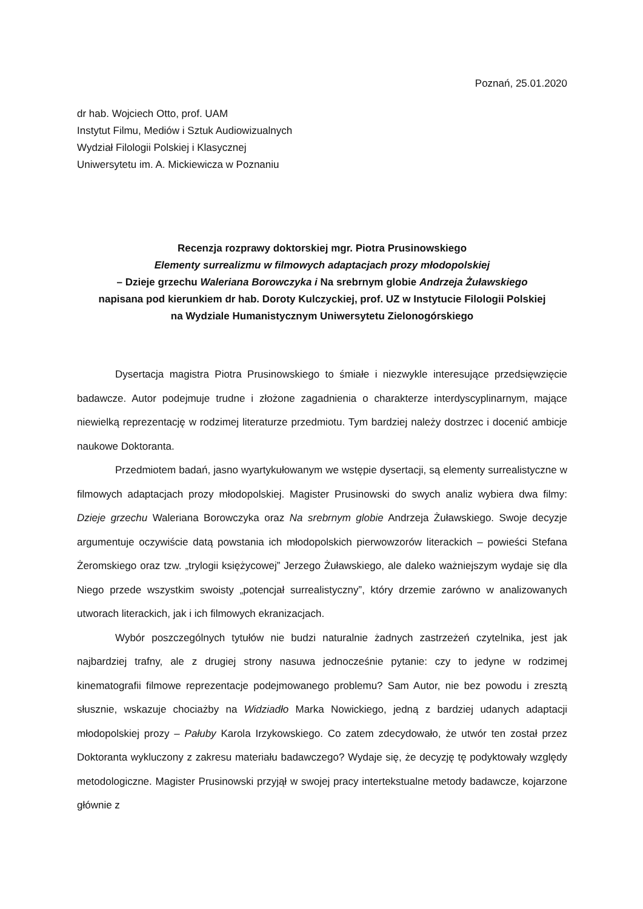Poznań, 25.01.2020
dr hab. Wojciech Otto, prof. UAM
Instytut Filmu, Mediów i Sztuk Audiowizualnych
Wydział Filologii Polskiej i Klasycznej
Uniwersytetu im. A. Mickiewicza w Poznaniu
Recenzja rozprawy doktorskiej mgr. Piotra Prusinowskiego
Elementy surrealizmu w filmowych adaptacjach prozy młodopolskiej
– Dzieje grzechu Waleriana Borowczyka i Na srebrnym globie Andrzeja Żuławskiego
napisana pod kierunkiem dr hab. Doroty Kulczyckiej, prof. UZ w Instytucie Filologii Polskiej
na Wydziale Humanistycznym Uniwersytetu Zielonogórskiego
Dysertacja magistra Piotra Prusinowskiego to śmiałe i niezwykle interesujące przedsięwzięcie badawcze. Autor podejmuje trudne i złożone zagadnienia o charakterze interdyscyplinarnym, mające niewielką reprezentację w rodzimej literaturze przedmiotu. Tym bardziej należy dostrzec i docenić ambicje naukowe Doktoranta.
Przedmiotem badań, jasno wyartykułowanym we wstępie dysertacji, są elementy surrealistyczne w filmowych adaptacjach prozy młodopolskiej. Magister Prusinowski do swych analiz wybiera dwa filmy: Dzieje grzechu Waleriana Borowczyka oraz Na srebrnym globie Andrzeja Żuławskiego. Swoje decyzje argumentuje oczywiście datą powstania ich młodopolskich pierwowzorów literackich – powieści Stefana Żeromskiego oraz tzw. „trylogii księżycowej” Jerzego Żuławskiego, ale daleko ważniejszym wydaje się dla Niego przede wszystkim swoisty „potencjał surrealistyczny”, który drzemie zarówno w analizowanych utworach literackich, jak i ich filmowych ekranizacjach.
Wybór poszczególnych tytułów nie budzi naturalnie żadnych zastrzeżeń czytelnika, jest jak najbardziej trafny, ale z drugiej strony nasuwa jednocześnie pytanie: czy to jedyne w rodzimej kinematografii filmowe reprezentacje podejmowanego problemu? Sam Autor, nie bez powodu i zresztą słusznie, wskazuje chociażby na Widziadło Marka Nowickiego, jedną z bardziej udanych adaptacji młodopolskiej prozy – Pałuby Karola Irzykowskiego. Co zatem zdecydowało, że utwór ten został przez Doktoranta wykluczony z zakresu materiału badawczego? Wydaje się, że decyzję tę podyktowały względy metodologiczne. Magister Prusinowski przyjął w swojej pracy intertekstualne metody badawcze, kojarzone głównie z